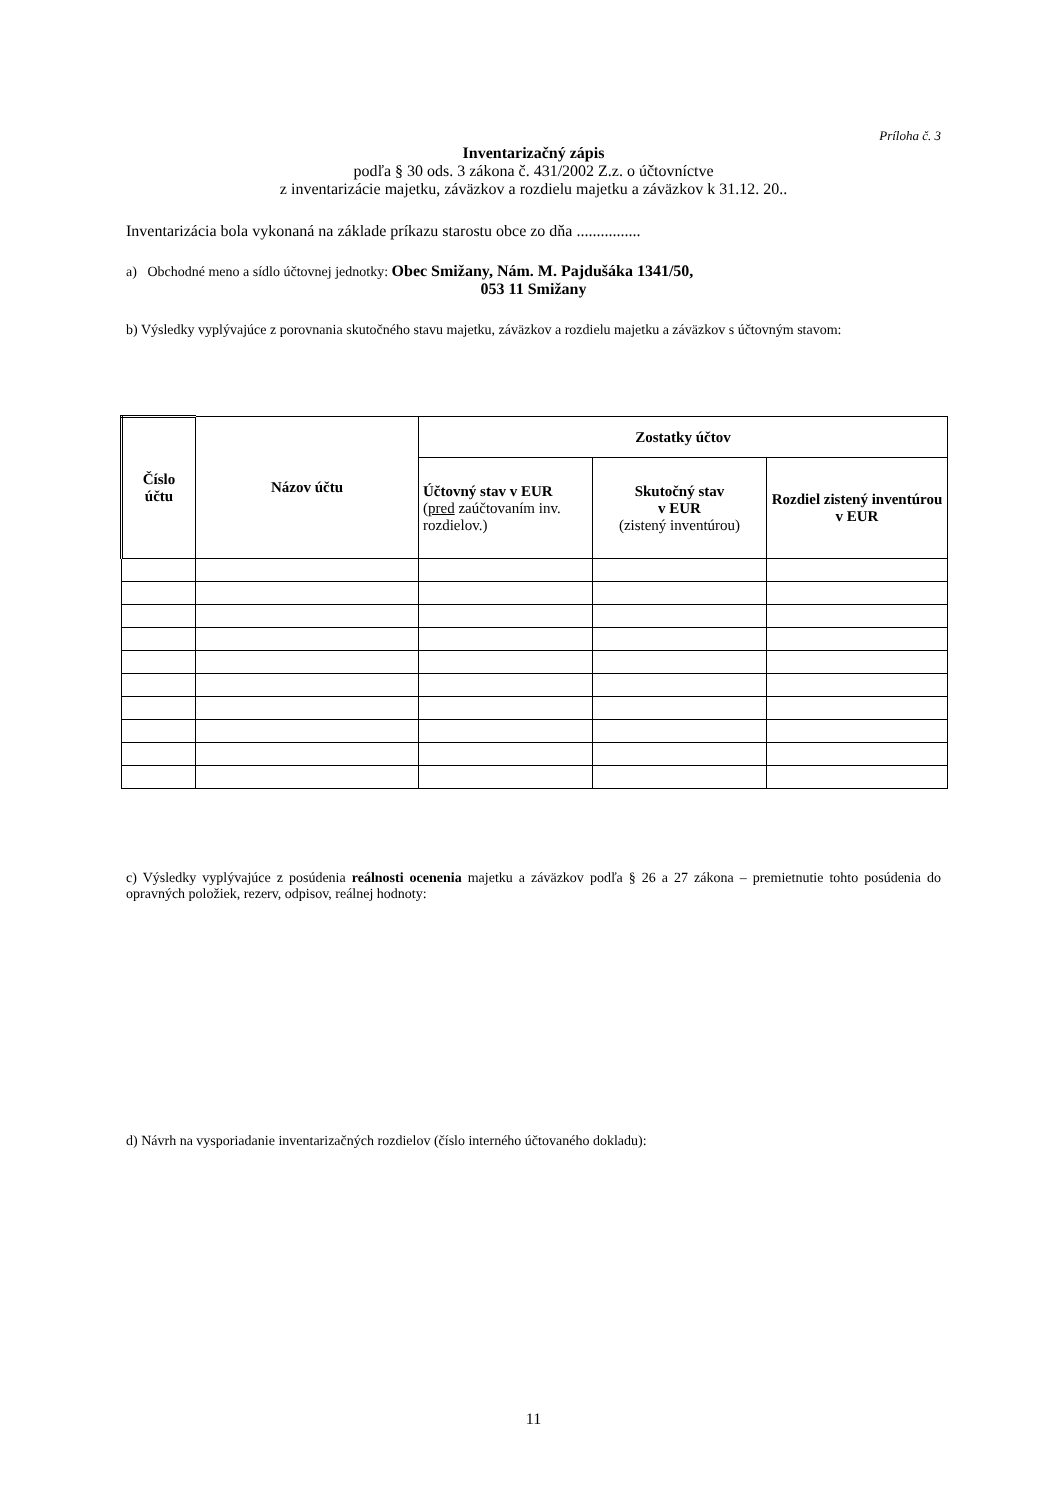Príloha č. 3
Inventarizačný zápis
podľa § 30 ods. 3 zákona č. 431/2002 Z.z. o účtovníctve
z inventarizácie majetku, záväzkov a rozdielu majetku a záväzkov k 31.12. 20..
Inventarizácia bola vykonaná na základe príkazu starostu obce zo dňa ................
a) Obchodné meno a sídlo účtovnej jednotky: Obec Smižany, Nám. M. Pajdušáka 1341/50,
053 11 Smižany
b) Výsledky vyplývajúce z porovnania skutočného stavu majetku, záväzkov a rozdielu majetku a záväzkov s účtovným stavom:
| Číslo účtu | Názov účtu | Zostatky účtov | | |
| --- | --- | --- | --- | --- |
| | | Účtovný stav v EUR ( pred zaúčtovaním inv. rozdielov.) | Skutočný stav v EUR (zistený inventúrou) | Rozdiel zistený inventúrou v EUR |
c) Výsledky vyplývajúce z posúdenia reálnosti ocenenia majetku a záväzkov podľa § 26 a 27 zákona – premietnutie tohto posúdenia do opravných položiek, rezerv, odpisov, reálnej hodnoty:
d) Návrh na vysporiadanie inventarizačných rozdielov (číslo interného účtovaného dokladu):
11